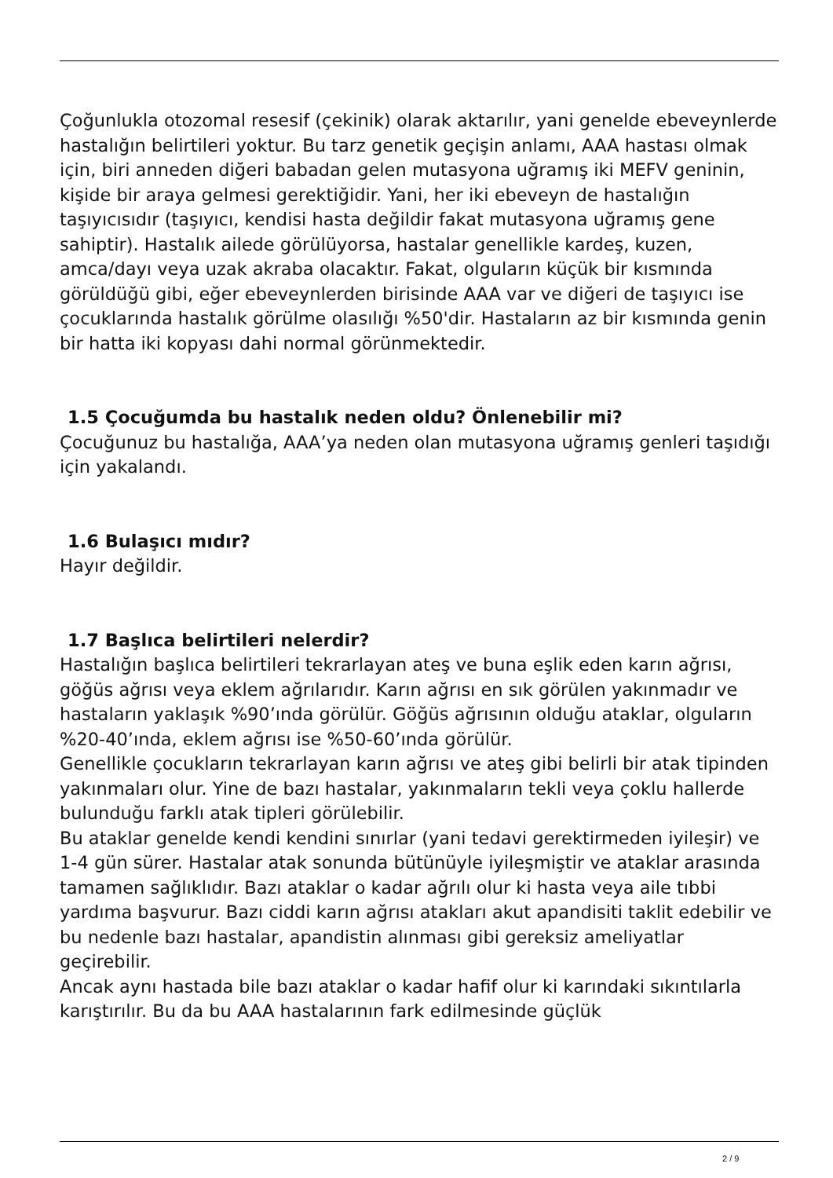Çoğunlukla otozomal resesif (çekinik) olarak aktarılır, yani genelde ebeveynlerde hastalığın belirtileri yoktur. Bu tarz genetik geçişin anlamı, AAA hastası olmak için, biri anneden diğeri babadan gelen mutasyona uğramış iki MEFV geninin, kişide bir araya gelmesi gerektiğidir. Yani, her iki ebeveyn de hastalığın taşıyıcısıdır (taşıyıcı, kendisi hasta değildir fakat mutasyona uğramış gene sahiptir). Hastalık ailede görülüyorsa, hastalar genellikle kardeş, kuzen, amca/dayı veya uzak akraba olacaktır. Fakat, olguların küçük bir kısmında görüldüğü gibi, eğer ebeveynlerden birisinde AAA var ve diğeri de taşıyıcı ise çocuklarında hastalık görülme olasılığı %50'dir. Hastaların az bir kısmında genin bir hatta iki kopyası dahi normal görünmektedir.
1.5 Çocuğumda bu hastalık neden oldu? Önlenebilir mi?
Çocuğunuz bu hastalığa, AAA’ya neden olan mutasyona uğramış genleri taşıdığı için yakalandı.
1.6 Bulaşıcı mıdır?
Hayır değildir.
1.7 Başlıca belirtileri nelerdir?
Hastalığın başlıca belirtileri tekrarlayan ateş ve buna eşlik eden karın ağrısı, göğüs ağrısı veya eklem ağrılarıdır. Karın ağrısı en sık görülen yakınmadır ve hastaların yaklaşık %90’ında görülür. Göğüs ağrısının olduğu ataklar, olguların %20-40’ında, eklem ağrısı ise %50-60’ında görülür.
Genellikle çocukların tekrarlayan karın ağrısı ve ateş gibi belirli bir atak tipinden yakınmaları olur. Yine de bazı hastalar, yakınmaların tekli veya çoklu hallerde bulunduğu farklı atak tipleri görülebilir.
Bu ataklar genelde kendi kendini sınırlar (yani tedavi gerektirmeden iyileşir) ve 1-4 gün sürer. Hastalar atak sonunda bütünüyle iyileşmiştir ve ataklar arasında tamamen sağlıklıdır. Bazı ataklar o kadar ağrılı olur ki hasta veya aile tıbbi yardıma başvurur. Bazı ciddi karın ağrısı atakları akut apandisiti taklit edebilir ve bu nedenle bazı hastalar, apandistin alınması gibi gereksiz ameliyatlar geçirebilir.
Ancak aynı hastada bile bazı ataklar o kadar hafif olur ki karındaki sıkıntılarla karıştırılır. Bu da bu AAA hastalarının fark edilmesinde güçlük
2 / 9